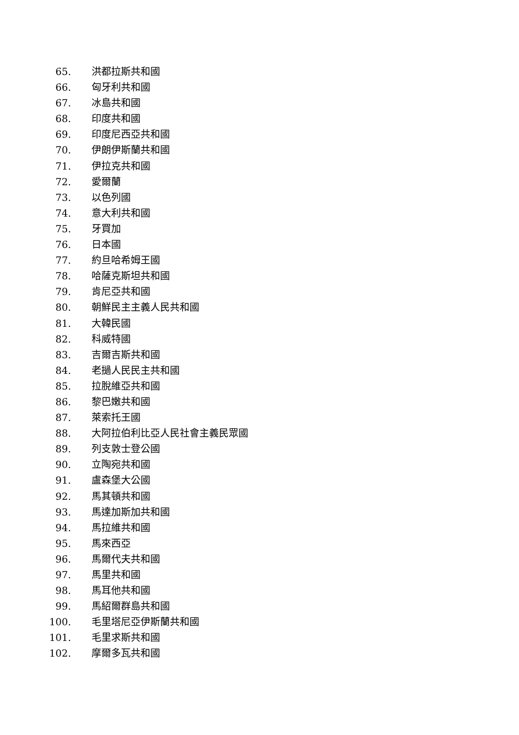65. 洪都拉斯共和國
66. 匈牙利共和國
67. 冰島共和國
68. 印度共和國
69. 印度尼西亞共和國
70. 伊朗伊斯蘭共和國
71. 伊拉克共和國
72. 愛爾蘭
73. 以色列國
74. 意大利共和國
75. 牙買加
76. 日本國
77. 約旦哈希姆王國
78. 哈薩克斯坦共和國
79. 肯尼亞共和國
80. 朝鮮民主主義人民共和國
81. 大韓民國
82. 科威特國
83. 吉爾吉斯共和國
84. 老撾人民民主共和國
85. 拉脫維亞共和國
86. 黎巴嫩共和國
87. 萊索托王國
88. 大阿拉伯利比亞人民社會主義民眾國
89. 列支敦士登公國
90. 立陶宛共和國
91. 盧森堡大公國
92. 馬其頓共和國
93. 馬達加斯加共和國
94. 馬拉維共和國
95. 馬來西亞
96. 馬爾代夫共和國
97. 馬里共和國
98. 馬耳他共和國
99. 馬紹爾群島共和國
100. 毛里塔尼亞伊斯蘭共和國
101. 毛里求斯共和國
102. 摩爾多瓦共和國